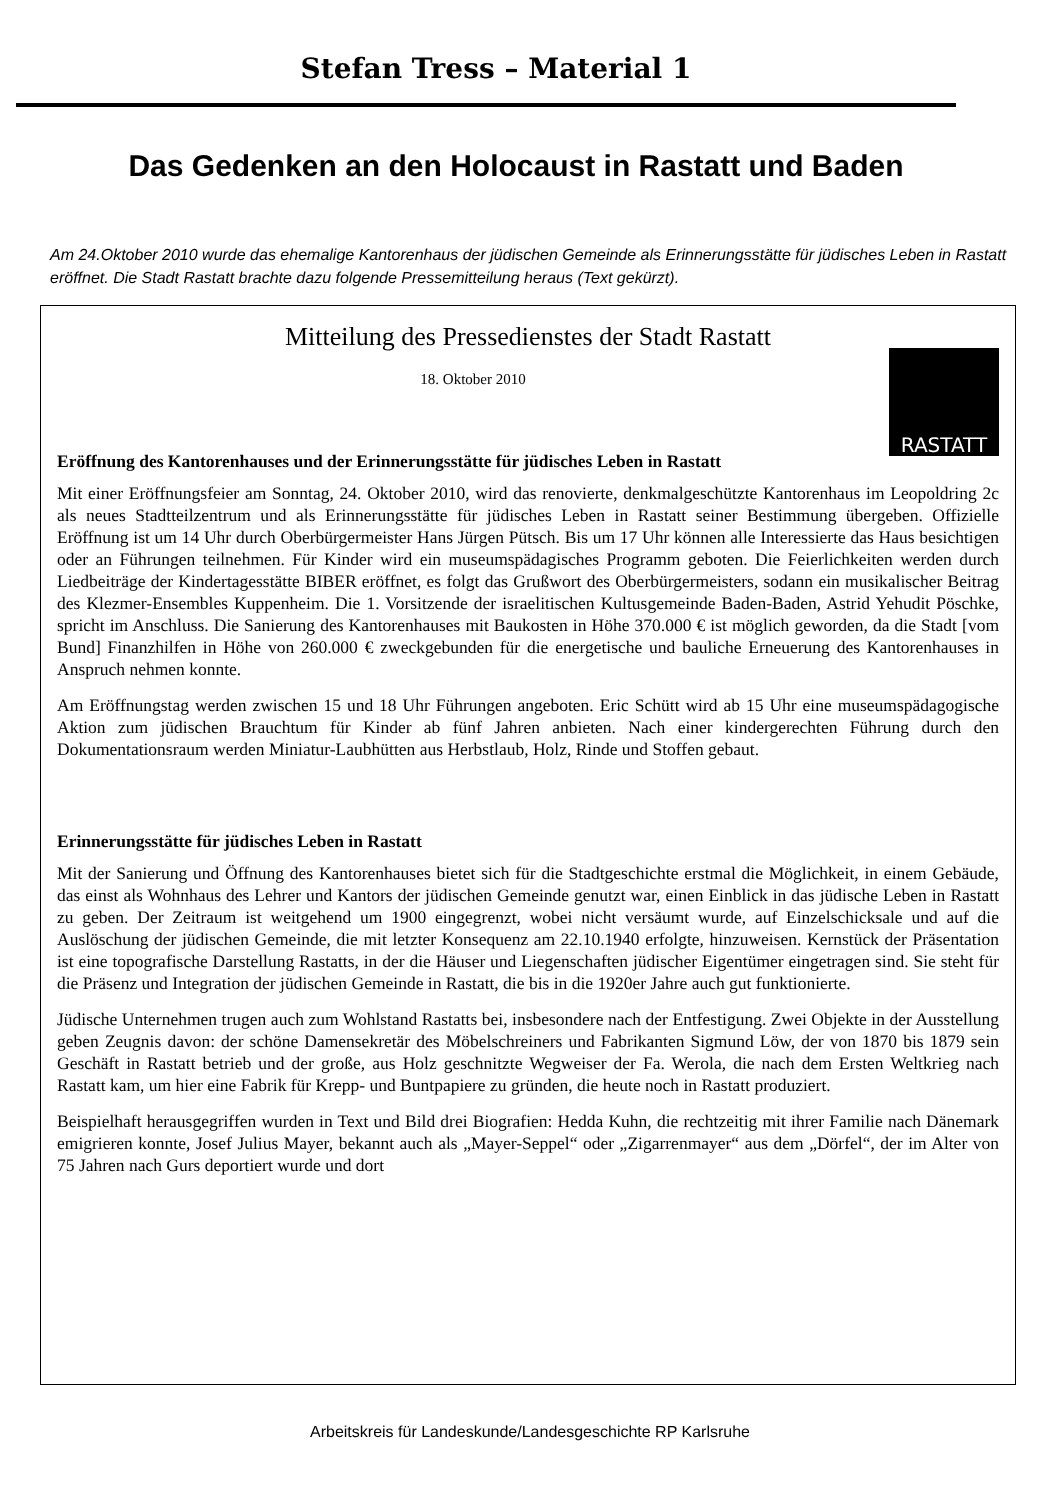Stefan Tress – Material 1
Das Gedenken an den Holocaust in Rastatt und Baden
Am 24.Oktober 2010 wurde das ehemalige Kantorenhaus der jüdischen Gemeinde als Erinnerungsstätte für jüdisches Leben in Rastatt eröffnet. Die Stadt Rastatt brachte dazu folgende Pressemitteilung heraus (Text gekürzt).
Mitteilung des Pressedienstes der Stadt Rastatt
RASTATT
18. Oktober 2010
Eröffnung des Kantorenhauses und der Erinnerungsstätte für jüdisches Leben in Rastatt
Mit einer Eröffnungsfeier am Sonntag, 24. Oktober 2010, wird das renovierte, denkmalgeschützte Kantorenhaus im Leopoldring 2c als neues Stadtteilzentrum und als Erinnerungsstätte für jüdisches Leben in Rastatt seiner Bestimmung übergeben. Offizielle Eröffnung ist um 14 Uhr durch Oberbürgermeister Hans Jürgen Pütsch. Bis um 17 Uhr können alle Interessierte das Haus besichtigen oder an Führungen teilnehmen. Für Kinder wird ein museumspädagisches Programm geboten. Die Feierlichkeiten werden durch Liedbeiträge der Kindertagesstätte BIBER eröffnet, es folgt das Grußwort des Oberbürgermeisters, sodann ein musikalischer Beitrag des Klezmer-Ensembles Kuppenheim. Die 1. Vorsitzende der israelitischen Kultusgemeinde Baden-Baden, Astrid Yehudit Pöschke, spricht im Anschluss. Die Sanierung des Kantorenhauses mit Baukosten in Höhe 370.000 € ist möglich geworden, da die Stadt [vom Bund] Finanzhilfen in Höhe von 260.000 € zweckgebunden für die energetische und bauliche Erneuerung des Kantorenhauses in Anspruch nehmen konnte.
Am Eröffnungstag werden zwischen 15 und 18 Uhr Führungen angeboten. Eric Schütt wird ab 15 Uhr eine museumspädagogische Aktion zum jüdischen Brauchtum für Kinder ab fünf Jahren anbieten. Nach einer kindergerechten Führung durch den Dokumentationsraum werden Miniatur-Laubhütten aus Herbstlaub, Holz, Rinde und Stoffen gebaut.
Erinnerungsstätte für jüdisches Leben in Rastatt
Mit der Sanierung und Öffnung des Kantorenhauses bietet sich für die Stadtgeschichte erstmal die Möglichkeit, in einem Gebäude, das einst als Wohnhaus des Lehrer und Kantors der jüdischen Gemeinde genutzt war, einen Einblick in das jüdische Leben in Rastatt zu geben. Der Zeitraum ist weitgehend um 1900 eingegrenzt, wobei nicht versäumt wurde, auf Einzelschicksale und auf die Auslöschung der jüdischen Gemeinde, die mit letzter Konsequenz am 22.10.1940 erfolgte, hinzuweisen. Kernstück der Präsentation ist eine topografische Darstellung Rastatts, in der die Häuser und Liegenschaften jüdischer Eigentümer eingetragen sind. Sie steht für die Präsenz und Integration der jüdischen Gemeinde in Rastatt, die bis in die 1920er Jahre auch gut funktionierte.
Jüdische Unternehmen trugen auch zum Wohlstand Rastatts bei, insbesondere nach der Entfestigung. Zwei Objekte in der Ausstellung geben Zeugnis davon: der schöne Damensekretär des Möbelschreiners und Fabrikanten Sigmund Löw, der von 1870 bis 1879 sein Geschäft in Rastatt betrieb und der große, aus Holz geschnitzte Wegweiser der Fa. Werola, die nach dem Ersten Weltkrieg nach Rastatt kam, um hier eine Fabrik für Krepp- und Buntpapiere zu gründen, die heute noch in Rastatt produziert.
Beispielhaft herausgegriffen wurden in Text und Bild drei Biografien: Hedda Kuhn, die rechtzeitig mit ihrer Familie nach Dänemark emigrieren konnte, Josef Julius Mayer, bekannt auch als „Mayer-Seppel“ oder „Zigarrenmayer“ aus dem „Dörfel“, der im Alter von 75 Jahren nach Gurs deportiert wurde und dort
Arbeitskreis für Landeskunde/Landesgeschichte RP Karlsruhe